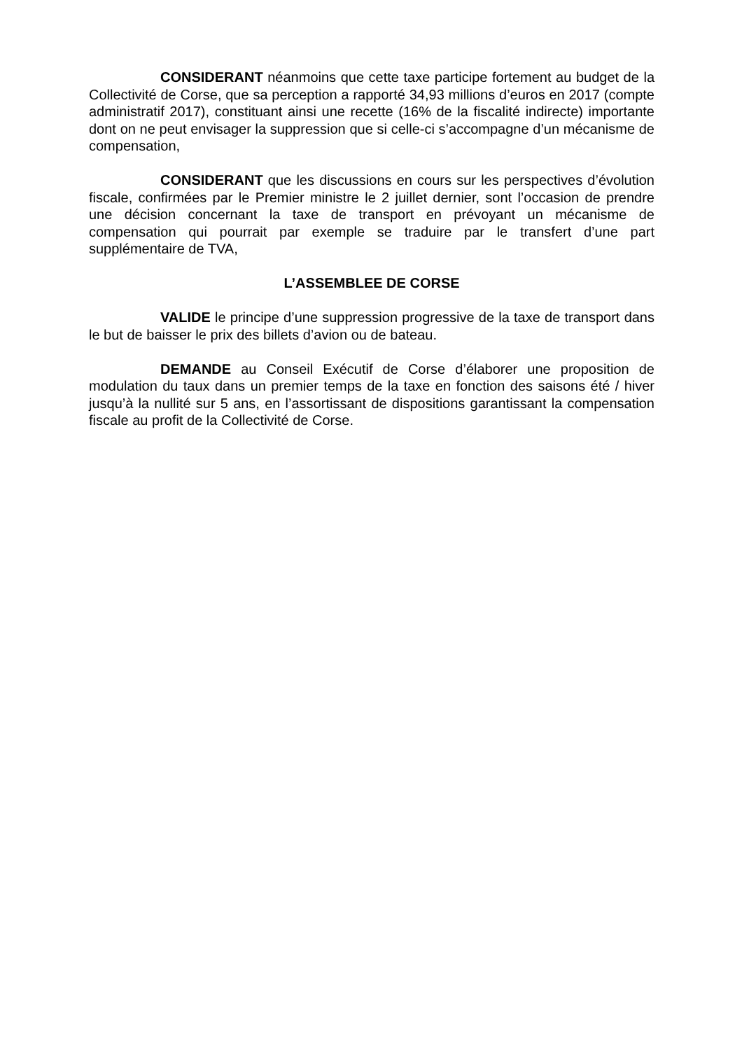CONSIDERANT néanmoins que cette taxe participe fortement au budget de la Collectivité de Corse, que sa perception a rapporté 34,93 millions d’euros en 2017 (compte administratif 2017), constituant ainsi une recette (16% de la fiscalité indirecte) importante dont on ne peut envisager la suppression que si celle-ci s’accompagne d’un mécanisme de compensation,
CONSIDERANT que les discussions en cours sur les perspectives d’évolution fiscale, confirmées par le Premier ministre le 2 juillet dernier, sont l’occasion de prendre une décision concernant la taxe de transport en prévoyant un mécanisme de compensation qui pourrait par exemple se traduire par le transfert d’une part supplémentaire de TVA,
L’ASSEMBLEE DE CORSE
VALIDE le principe d’une suppression progressive de la taxe de transport dans le but de baisser le prix des billets d’avion ou de bateau.
DEMANDE au Conseil Exécutif de Corse d’élaborer une proposition de modulation du taux dans un premier temps de la taxe en fonction des saisons été / hiver jusqu’à la nullité sur 5 ans, en l’assortissant de dispositions garantissant la compensation fiscale au profit de la Collectivité de Corse.